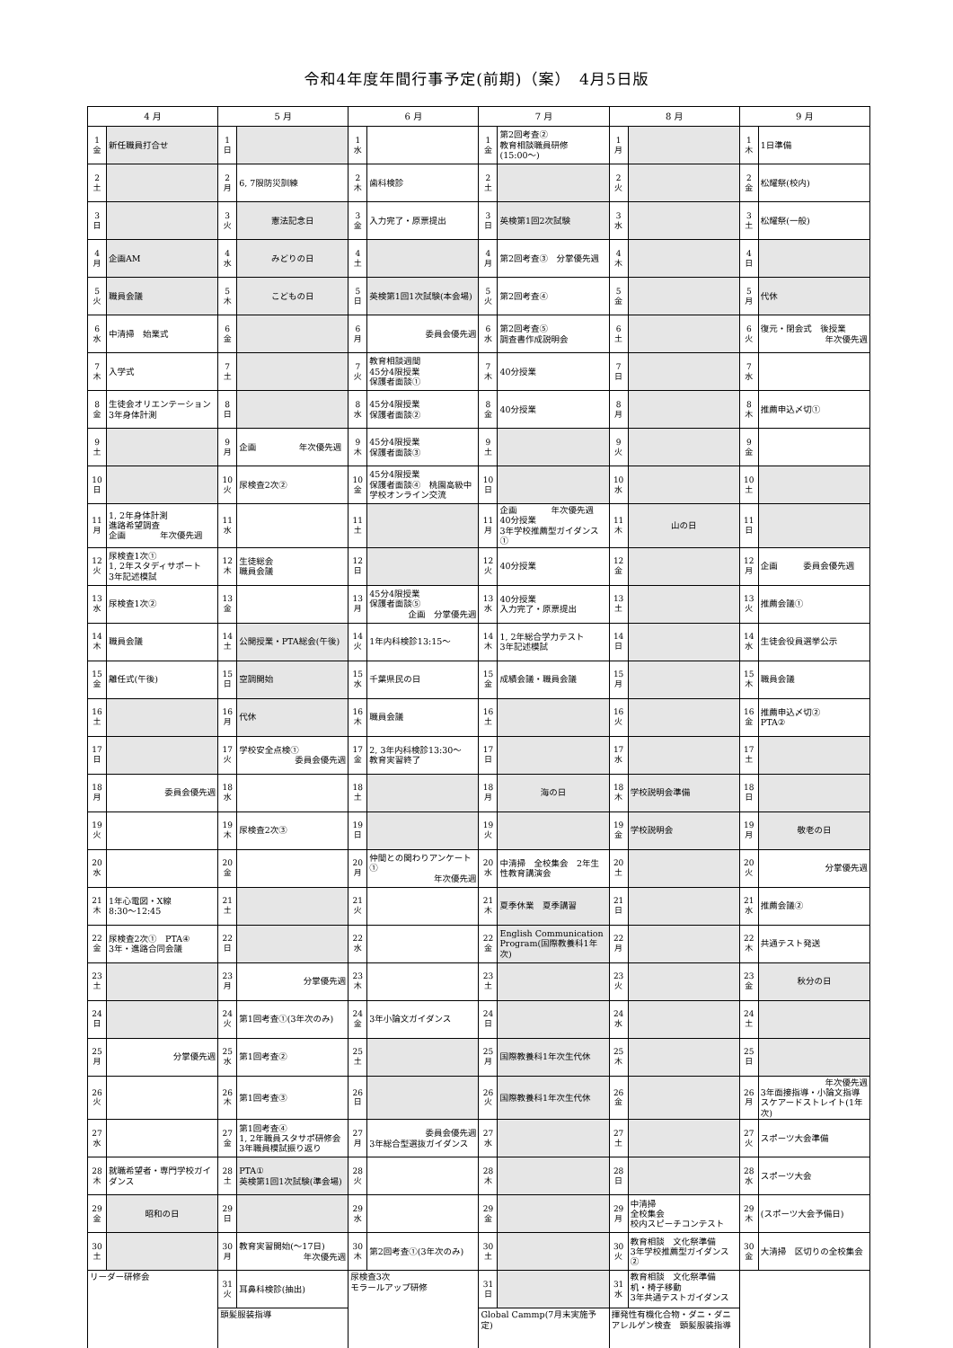令和4年度年間行事予定(前期)（案）　4月5日版
| 4 月 | | 5 月 | | 6 月 | | 7 月 | | 8 月 | | 9 月 | |
| --- | --- | --- | --- | --- | --- | --- | --- | --- | --- | --- | --- |
| 1 金 | 新任職員打合せ | 1 日 | | 1 水 | | 1 金 | 第2回考査② 教育相談職員研修(15:00〜) | 1 月 | | 1 木 | 1日準備 |
| 2 土 | | 2 月 | 6, 7限防災訓練 | 2 木 | 歯科検診 | 2 土 | | 2 火 | | 2 金 | 松耀祭(校内) |
| 3 日 | | 3 火 | 憲法記念日 | 3 金 | 入力完了・原票提出 | 3 日 | 英検第1回2次試験 | 3 水 | | 3 土 | 松耀祭(一般) |
| 4 月 | 企画AM | 4 水 | みどりの日 | 4 土 | | 4 月 | 第2回考査③ 分掌優先週 | 4 木 | | 4 日 | |
| 5 火 | 職員会議 | 5 木 | こどもの日 | 5 日 | 英検第1回1次試験(本会場) | 5 火 | 第2回考査④ | 5 金 | | 5 月 | 代休 |
| 6 水 | 中清掃 始業式 | 6 金 | | 6 月 | 委員会優先週 | 6 水 | 第2回考査⑤ 調査書作成説明会 | 6 土 | | 6 火 | 復元・閉会式 後授業 年次優先週 |
| 7 木 | 入学式 | 7 土 | | 7 火 | 教育相談週間 45分4限授業 保護者面談① | 7 木 | 40分授業 | 7 日 | | 7 水 | |
| 8 金 | 生徒会オリエンテーション 3年身体計測 | 8 日 | | 8 水 | 45分4限授業 保護者面談② | 8 金 | 40分授業 | 8 月 | | 8 木 | 推薦申込〆切① |
| 9 土 | | 9 月 | 企画 年次優先週 | 9 木 | 45分4限授業 保護者面談③ | 9 土 | | 9 火 | | 9 金 | |
| 10 日 | | 10 火 | 尿検査2次② | 10 金 | 45分4限授業 保護者面談④ 桃園高級中学校オンライン交流 | 10 日 | | 10 水 | | 10 土 | |
| 11 月 | 1, 2年身体計測 進路希望調査 企画 年次優先週 | 11 水 | | 11 土 | | 11 月 | 企画 年次優先週 40分授業 3年学校推薦型ガイダンス① | 11 木 | 山の日 | 11 日 | |
| 12 火 | 尿検査1次① 1, 2年スタディサポート 3年記述模試 | 12 木 | 生徒総会 職員会議 | 12 日 | | 12 火 | 40分授業 | 12 金 | | 12 月 | 企画 委員会優先週 |
| 13 水 | 尿検査1次② | 13 金 | | 13 月 | 45分4限授業 保護者面談⑤ 企画 分掌優先週 | 13 水 | 40分授業 入力完了・原票提出 | 13 土 | | 13 火 | 推薦会議① |
| 14 木 | 職員会議 | 14 土 | 公開授業・PTA総会(午後) | 14 火 | 1年内科検診13:15〜 | 14 木 | 1, 2年総合学力テスト 3年記述模試 | 14 日 | | 14 水 | 生徒会役員選挙公示 |
| 15 金 | 離任式(午後) | 15 日 | 空調開始 | 15 水 | 千葉県民の日 | 15 金 | 成績会議・職員会議 | 15 月 | | 15 木 | 職員会議 |
| 16 土 | | 16 月 | 代休 | 16 木 | 職員会議 | 16 土 | | 16 火 | | 16 金 | 推薦申込〆切② PTA② |
| 17 日 | | 17 火 | 学校安全点検① 委員会優先週 | 17 金 | 2, 3年内科検診13:30〜 教育実習終了 | 17 日 | | 17 水 | | 17 土 | |
| 18 月 | 委員会優先週 | 18 水 | | 18 土 | | 18 月 | 海の日 | 18 木 | 学校説明会準備 | 18 日 | |
| 19 火 | | 19 木 | 尿検査2次③ | 19 日 | | 19 火 | | 19 金 | 学校説明会 | 19 月 | 敬老の日 |
| 20 水 | | 20 金 | | 20 月 | 仲間との関わりアンケート① 年次優先週 | 20 水 | 中清掃 全校集会 2年生性教育講演会 | 20 土 | | 20 火 | 分掌優先週 |
| 21 木 | 1年心電図・X線 8:30〜12:45 | 21 土 | | 21 火 | | 21 木 | 夏季休業 夏季講習 | 21 日 | | 21 水 | 推薦会議② |
| 22 金 | 尿検査2次① PTA④ 3年・進路合同会議 | 22 日 | | 22 水 | | 22 金 | English Communication Program(国際教養科1年次) | 22 月 | | 22 木 | 共通テスト発送 |
| 23 土 | | 23 月 | 分掌優先週 | 23 木 | | 23 土 | | 23 火 | | 23 金 | 秋分の日 |
| 24 日 | | 24 火 | 第1回考査①(3年次のみ) | 24 金 | 3年小論文ガイダンス | 24 日 | | 24 水 | | 24 土 | |
| 25 月 | 分掌優先週 | 25 水 | 第1回考査② | 25 土 | | 25 月 | 国際教養科1年次生代休 | 25 木 | | 25 日 | |
| 26 火 | | 26 木 | 第1回考査③ | 26 日 | | 26 火 | 国際教養科1年次生代休 | 26 金 | | 26 月 | 年次優先週 3年面接指導・小論文指導 スケアードストレイト(1年次) |
| 27 水 | | 27 金 | 第1回考査④ 1, 2年職員スタサポ研修会 3年職員模試振り返り | 27 月 | 委員会優先週 3年総合型選抜ガイダンス | 27 水 | | 27 土 | | 27 火 | スポーツ大会準備 |
| 28 木 | 就職希望者・専門学校ガイダンス | 28 土 | PTA① 英検第1回1次試験(準会場) | 28 火 | | 28 木 | | 28 日 | | 28 水 | スポーツ大会 |
| 29 金 | 昭和の日 | 29 日 | | 29 水 | | 29 金 | | 29 月 | 中清掃 全校集会 校内スピーチコンテスト | 29 木 | (スポーツ大会予備日) |
| 30 土 | | 30 月 | 教育実習開始(〜17日) 年次優先週 | 30 木 | 第2回考査①(3年次のみ) | 30 土 | | 30 火 | 教育相談 文化祭準備 3年学校推薦型ガイダンス② | 30 金 | 大清掃 区切りの全校集会 |
| リーダー研修会 | | 31 火 | 耳鼻科検診(抽出) | 尿検査3次 モラールアップ研修 | | 31 日 | | 31 水 | 教育相談 文化祭準備 机・椅子移動 3年共通テストガイダンス | | |
| | | 頭髪服装指導 | | | | Global Cammp(7月末実施予定) | | 揮発性有機化合物・ダニ・ダニアレルゲン検査 頭髪服装指導 | | | |